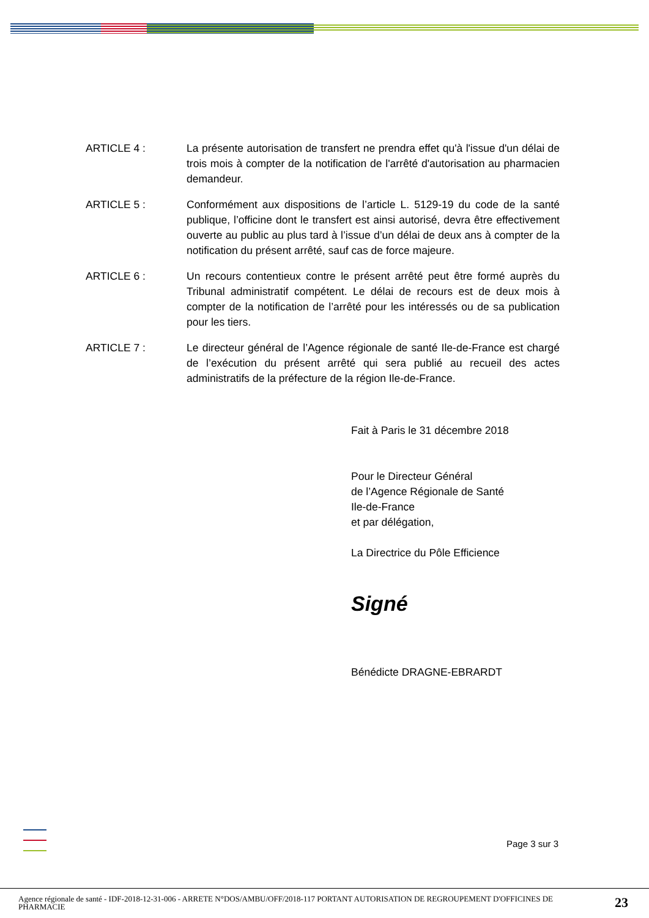ARTICLE 4 : La présente autorisation de transfert ne prendra effet qu'à l'issue d'un délai de trois mois à compter de la notification de l'arrêté d'autorisation au pharmacien demandeur.
ARTICLE 5 : Conformément aux dispositions de l’article L. 5129-19 du code de la santé publique, l’officine dont le transfert est ainsi autorisé, devra être effectivement ouverte au public au plus tard à l’issue d’un délai de deux ans à compter de la notification du présent arrêté, sauf cas de force majeure.
ARTICLE 6 : Un recours contentieux contre le présent arrêté peut être formé auprès du Tribunal administratif compétent. Le délai de recours est de deux mois à compter de la notification de l’arrêté pour les intéressés ou de sa publication pour les tiers.
ARTICLE 7 : Le directeur général de l’Agence régionale de santé Ile-de-France est chargé de l’exécution du présent arrêté qui sera publié au recueil des actes administratifs de la préfecture de la région Ile-de-France.
Fait à Paris le 31 décembre 2018
Pour le Directeur Général
de l’Agence Régionale de Santé
Ile-de-France
et par délégation,
La Directrice du Pôle Efficience
Signé
Bénédicte DRAGNE-EBRARDT
Page 3 sur 3
Agence régionale de santé - IDF-2018-12-31-006 - ARRETE N°DOS/AMBU/OFF/2018-117 PORTANT AUTORISATION DE REGROUPEMENT D'OFFICINES DE PHARMACIE
23